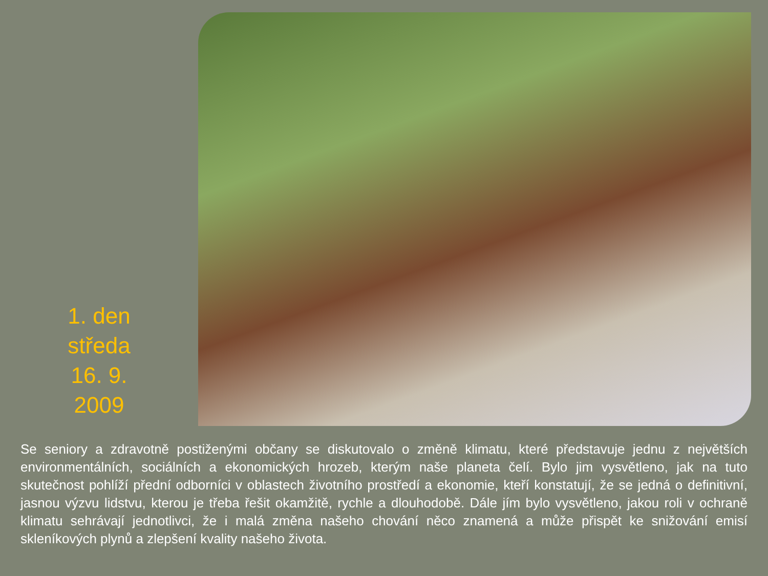1. den
středa
16. 9.
2009
Se seniory a zdravotně postiženými občany se diskutovalo o změně klimatu, které představuje jednu z největších environmentálních, sociálních a ekonomických hrozeb, kterým naše planeta čelí. Bylo jim vysvětleno, jak na tuto skutečnost pohlíží přední odborníci v oblastech životního prostředí a ekonomie, kteří konstatují, že se jedná o definitivní, jasnou výzvu lidstvu, kterou je třeba řešit okamžitě, rychle a dlouhodobě. Dále jím bylo vysvětleno, jakou roli v ochraně klimatu sehrávají jednotlivci, že i malá změna našeho chování něco znamená a může přispět ke snižování emisí skleníkových plynů a zlepšení kvality našeho života.